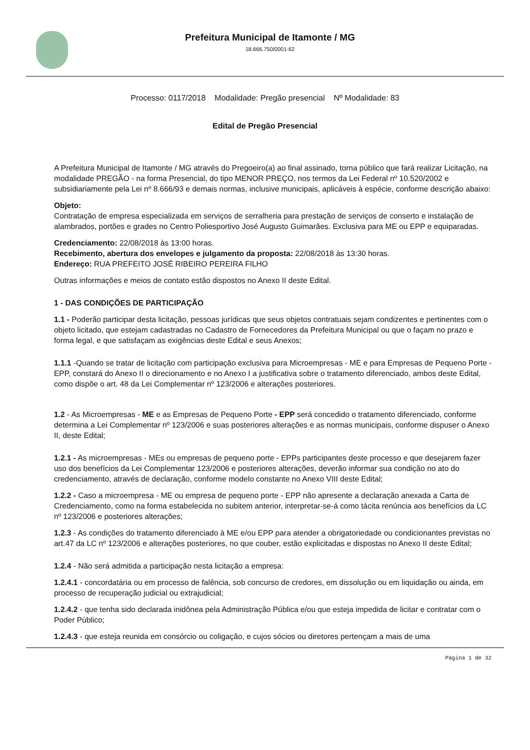Prefeitura Municipal de Itamonte / MG
18.666.750/0001-62
Processo: 0117/2018 Modalidade: Pregão presencial Nº Modalidade: 83
Edital de Pregão Presencial
A Prefeitura Municipal de Itamonte / MG através do Pregoeiro(a) ao final assinado, torna público que fará realizar Licitação, na modalidade PREGÃO - na forma Presencial, do tipo MENOR PREÇO, nos termos da Lei Federal nº 10.520/2002 e subsidiariamente pela Lei nº 8.666/93 e demais normas, inclusive municipais, aplicáveis à espécie, conforme descrição abaixo:
Objeto:
Contratação de empresa especializada em serviços de serralheria para prestação de serviços de conserto e instalação de alambrados, portões e grades no Centro Poliesportivo José Augusto Guimarães. Exclusiva para ME ou EPP e equiparadas.
Credenciamento: 22/08/2018 às 13:00 horas.
Recebimento, abertura dos envelopes e julgamento da proposta: 22/08/2018 às 13:30 horas.
Endereço: RUA PREFEITO JOSÉ RIBEIRO PEREIRA FILHO
Outras informações e meios de contato estão dispostos no Anexo II deste Edital.
1 - DAS CONDIÇÕES DE PARTICIPAÇÃO
1.1 - Poderão participar desta licitação, pessoas jurídicas que seus objetos contratuais sejam condizentes e pertinentes com o objeto licitado, que estejam cadastradas no Cadastro de Fornecedores da Prefeitura Municipal ou que o façam no prazo e forma legal, e que satisfaçam as exigências deste Edital e seus Anexos;
1.1.1 -Quando se tratar de licitação com participação exclusiva para Microempresas - ME e para Empresas de Pequeno Porte - EPP, constará do Anexo II o direcionamento e no Anexo I a justificativa sobre o tratamento diferenciado, ambos deste Edital, como dispõe o art. 48 da Lei Complementar nº 123/2006 e alterações posteriores.
1.2 - As Microempresas - ME e as Empresas de Pequeno Porte - EPP será concedido o tratamento diferenciado, conforme determina a Lei Complementar nº 123/2006 e suas posteriores alterações e as normas municipais, conforme dispuser o Anexo II, deste Edital;
1.2.1 - As microempresas - MEs ou empresas de pequeno porte - EPPs participantes deste processo e que desejarem fazer uso dos benefícios da Lei Complementar 123/2006 e posteriores alterações, deverão informar sua condição no ato do credenciamento, através de declaração, conforme modelo constante no Anexo VIII deste Edital;
1.2.2 - Caso a microempresa - ME ou empresa de pequeno porte - EPP não apresente a declaração anexada a Carta de Credenciamento, como na forma estabelecida no subitem anterior, interpretar-se-á como tácita renúncia aos benefícios da LC nº 123/2006 e posteriores alterações;
1.2.3 - As condições do tratamento diferenciado à ME e/ou EPP para atender a obrigatoriedade ou condicionantes previstas no art.47 da LC nº 123/2006 e alterações posteriores, no que couber, estão explicitadas e dispostas no Anexo II deste Edital;
1.2.4 - Não será admitida a participação nesta licitação a empresa:
1.2.4.1 - concordatária ou em processo de falência, sob concurso de credores, em dissolução ou em liquidação ou ainda, em processo de recuperação judicial ou extrajudicial;
1.2.4.2 - que tenha sido declarada inidônea pela Administração Pública e/ou que esteja impedida de licitar e contratar com o Poder Público;
1.2.4.3 - que esteja reunida em consórcio ou coligação, e cujos sócios ou diretores pertençam a mais de uma
Página 1 de 32